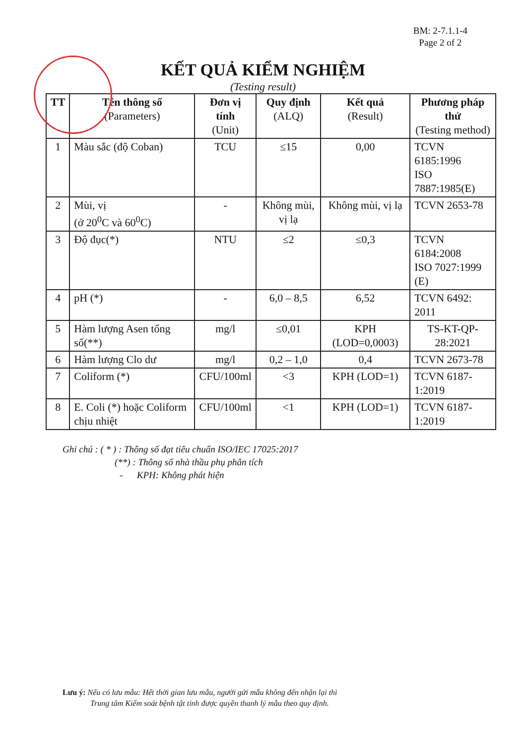BM: 2-7.1.1-4
Page 2 of 2
KẾT QUẢ KIỂM NGHIỆM
(Testing result)
| TT | Tên thông số (Parameters) | Đơn vị tính (Unit) | Quy định (ALQ) | Kết quả (Result) | Phương pháp thử (Testing method) |
| --- | --- | --- | --- | --- | --- |
| 1 | Màu sắc (độ Coban) | TCU | ≤15 | 0,00 | TCVN 6185:1996 ISO 7887:1985(E) |
| 2 | Mùi, vị (ở 20<sup>0</sup>C và 60<sup>0</sup>C) | - | Không mùi, vị lạ | Không mùi, vị lạ | TCVN 2653-78 |
| 3 | Độ đục(*) | NTU | ≤2 | ≤0,3 | TCVN 6184:2008 ISO 7027:1999 (E) |
| 4 | pH (*) | - | 6,0 – 8,5 | 6,52 | TCVN 6492: 2011 |
| 5 | Hàm lượng Asen tổng số(**) | mg/l | ≤0,01 | KPH (LOD=0,0003) | TS-KT-QP-28:2021 |
| 6 | Hàm lượng Clo dư | mg/l | 0,2 – 1,0 | 0,4 | TCVN 2673-78 |
| 7 | Coliform (*) | CFU/100ml | <3 | KPH (LOD=1) | TCVN 6187-1:2019 |
| 8 | E. Coli (*) hoặc Coliform chịu nhiệt | CFU/100ml | <1 | KPH (LOD=1) | TCVN 6187-1:2019 |
Ghi chú : ( * ) : Thông số đạt tiêu chuẩn ISO/IEC 17025:2017
(**) : Thông số nhà thầu phụ phân tích
- KPH: Không phát hiện
Lưu ý: Nếu có lưu mẫu: Hết thời gian lưu mẫu, người gửi mẫu không đến nhận lại thì
Trung tâm Kiểm soát bệnh tật tỉnh được quyền thanh lý mẫu theo quy định.